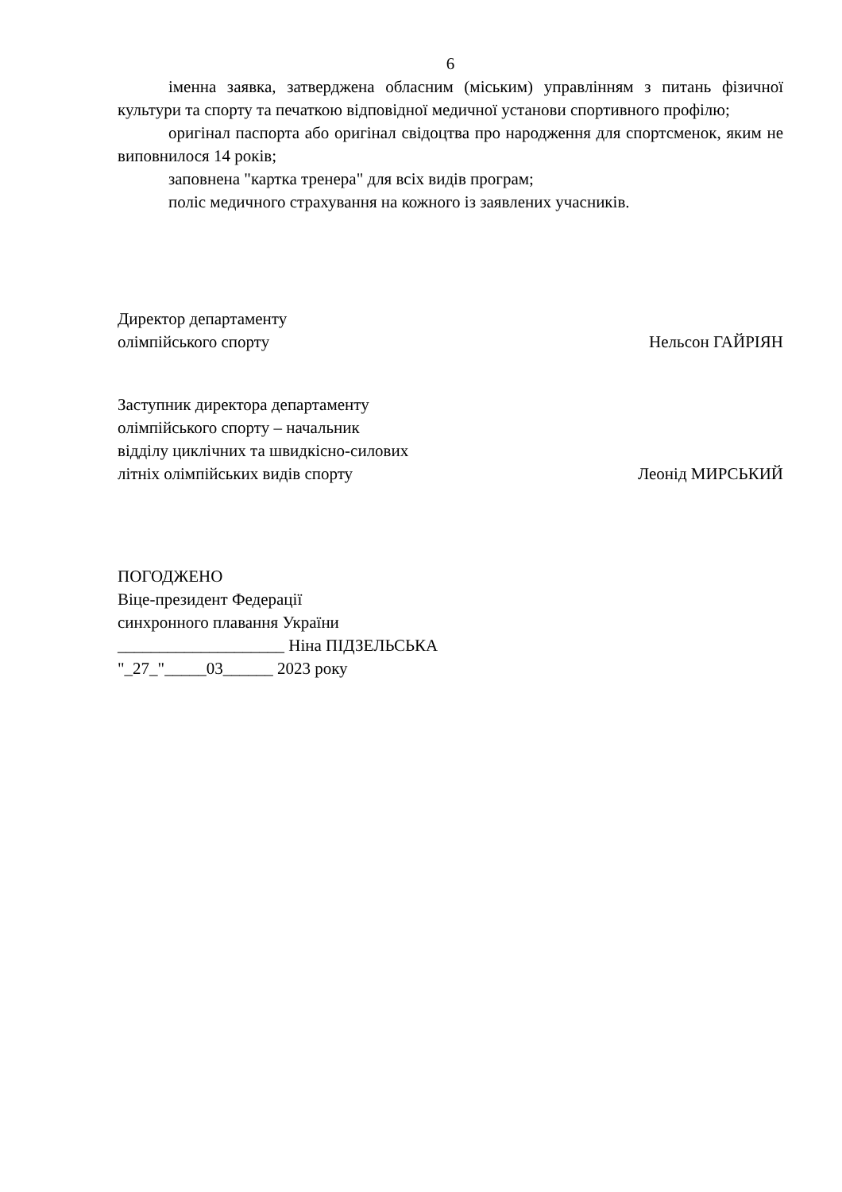6
іменна заявка, затверджена обласним (міським) управлінням з питань фізичної культури та спорту та печаткою відповідної медичної установи спортивного профілю;
оригінал паспорта або оригінал свідоцтва про народження для спортсменок, яким не виповнилося 14 років;
заповнена "картка тренера" для всіх видів програм;
поліс медичного страхування на кожного із заявлених учасників.
Директор департаменту
олімпійського спорту
Нельсон ГАЙРІЯН
Заступник директора департаменту
олімпійського спорту – начальник
відділу циклічних та швидкісно-силових
літніх олімпійських видів спорту
Леонід МИРСЬКИЙ
ПОГОДЖЕНО
Віце-президент Федерації
синхронного плавання України
____________________ Ніна ПІДЗЕЛЬСЬКА
"_27_"_____03______ 2023 року